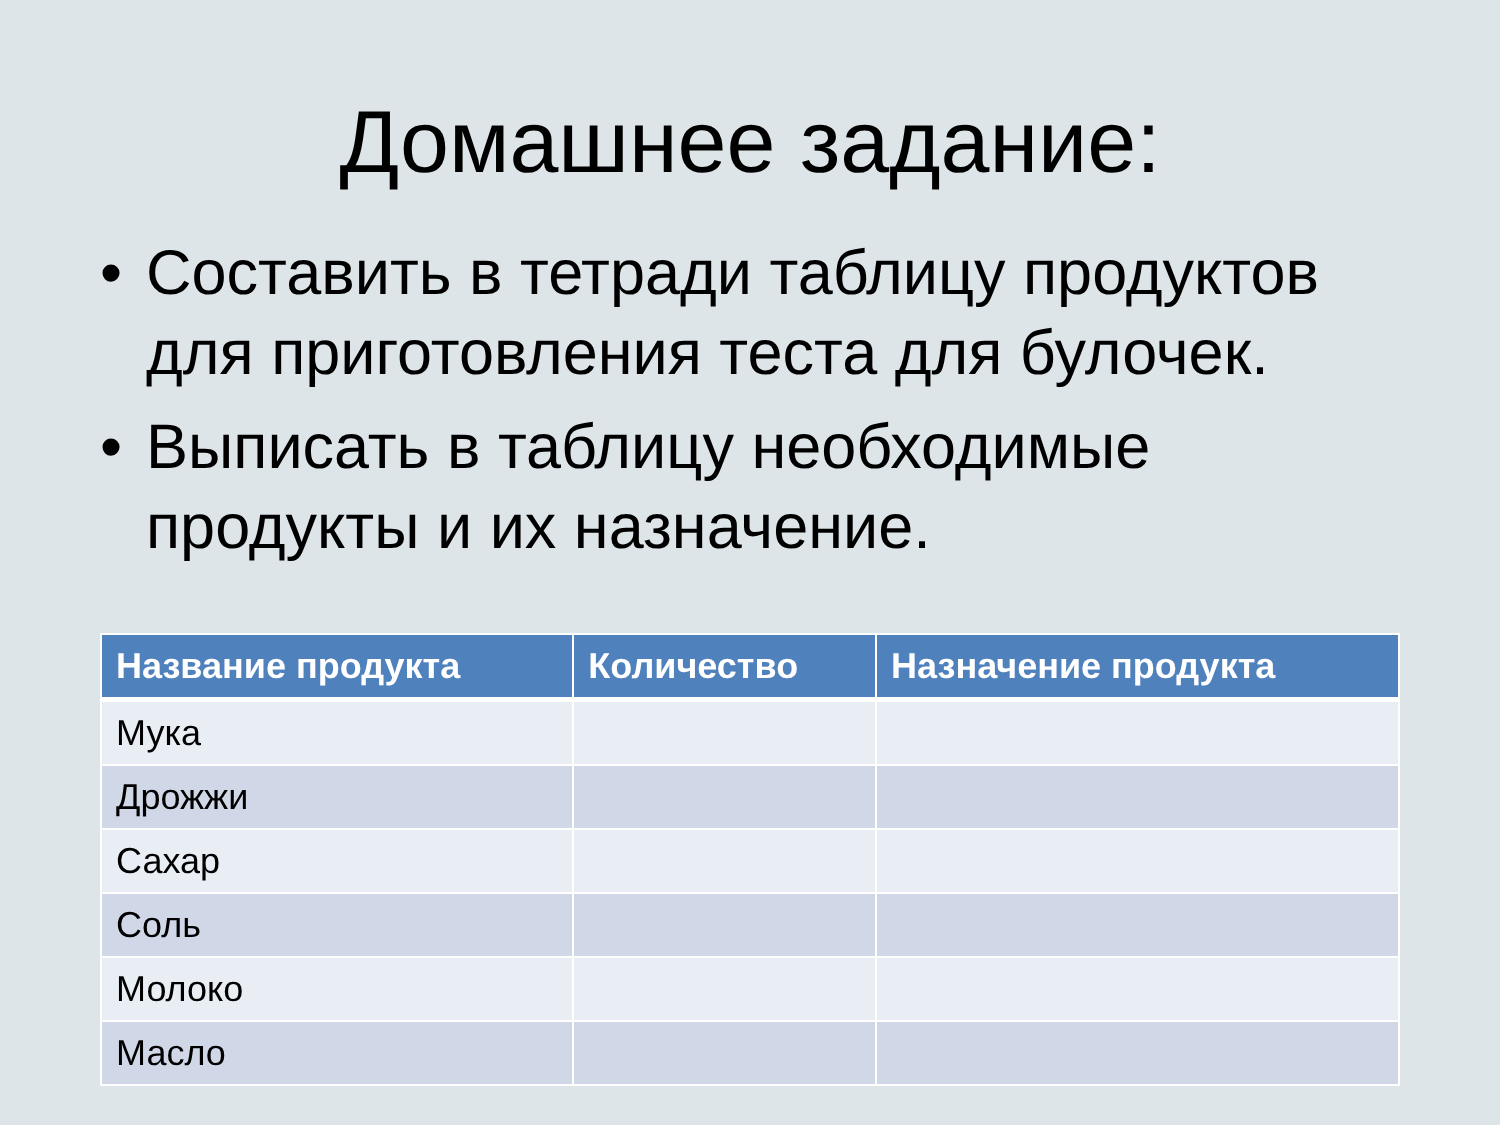Домашнее задание:
• Составить в тетради таблицу продуктов для приготовления теста для булочек.
• Выписать в таблицу необходимые продукты и их назначение.
| Название продукта | Количество | Назначение продукта |
| --- | --- | --- |
| Мука | | |
| Дрожжи | | |
| Сахар | | |
| Соль | | |
| Молоко | | |
| Масло | | |